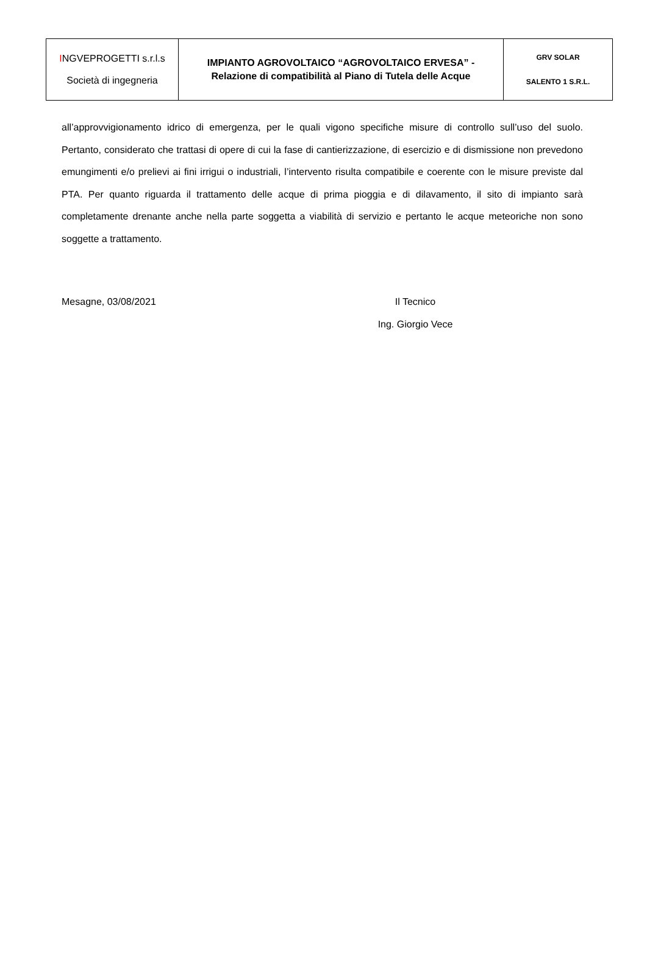| I NGVEPROGETTI s.r.l.s Società di ingegneria | IMPIANTO AGROVOLTAICO “AGROVOLTAICO ERVESA” - Relazione di compatibilità al Piano di Tutela delle Acque | GRV SOLAR SALENTO 1 S.R.L. |
all’approvvigionamento idrico di emergenza, per le quali vigono specifiche misure di controllo sull’uso del suolo. Pertanto, considerato che trattasi di opere di cui la fase di cantierizzazione, di esercizio e di dismissione non prevedono emungimenti e/o prelievi ai fini irrigui o industriali, l’intervento risulta compatibile e coerente con le misure previste dal PTA. Per quanto riguarda il trattamento delle acque di prima pioggia e di dilavamento, il sito di impianto sarà completamente drenante anche nella parte soggetta a viabilità di servizio e pertanto le acque meteoriche non sono soggette a trattamento.
Mesagne, 03/08/2021 Il Tecnico
Ing. Giorgio Vece